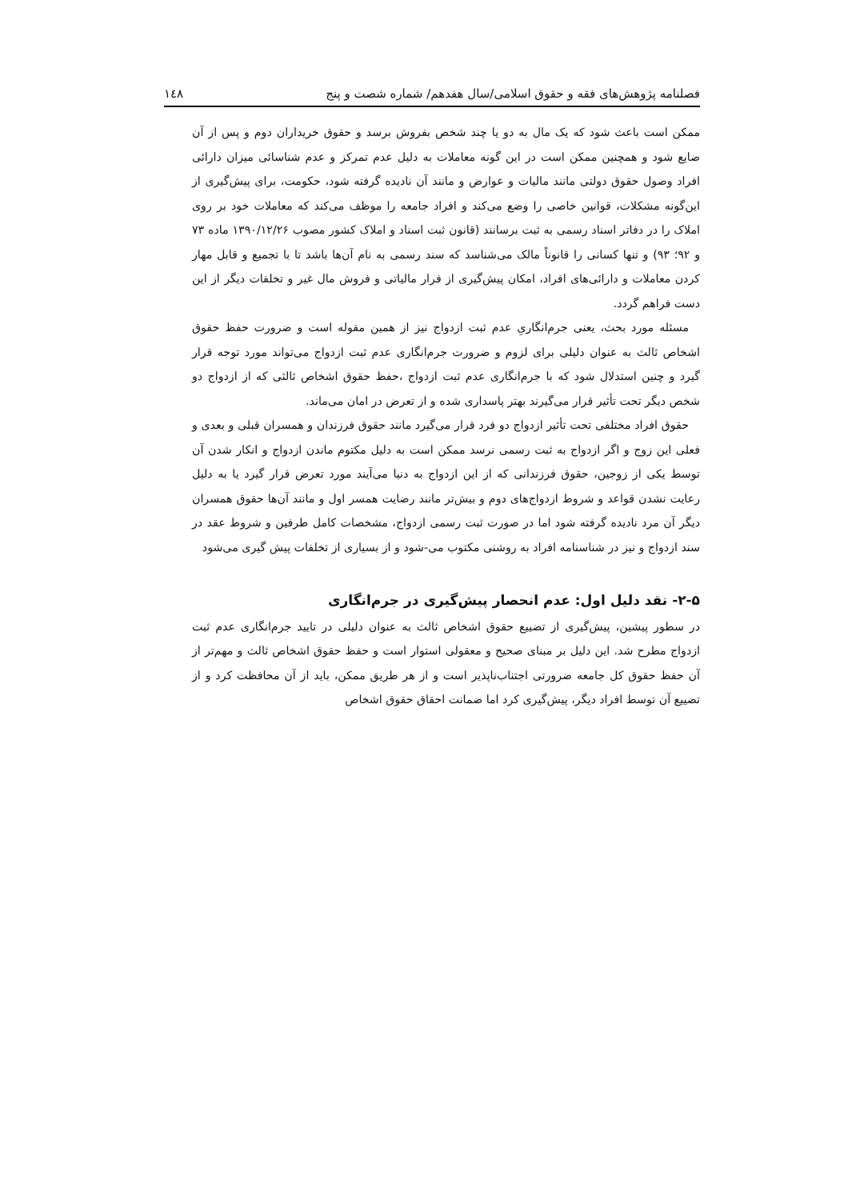فصلنامه پژوهش‌های فقه و حقوق اسلامی/سال هفدهم/ شماره شصت و پنج ۱٤۸
ممکن است باعث شود که یک مال به دو یا چند شخص بفروش برسد و حقوق خریداران دوم و پس از آن ضایع شود و همچنین ممکن است در این گونه معاملات به دلیل عدم تمرکز و عدم شناسائی میزان دارائی افراد وصول حقوق دولتی مانند مالیات و عوارض و مانند آن نادیده گرفته شود، حکومت، برای پیش‌گیری از این‌گونه مشکلات، قوانین خاصی را وضع می‌کند و افراد جامعه را موظف می‌کند که معاملات خود بر روی املاک را در دفاتر اسناد رسمی به ثبت برسانند (قانون ثبت اسناد و املاک کشور مصوب ۱۳۹۰/۱۲/۲۶ ماده ۷۳ و ۹۲؛ ۹۳) و تنها کسانی را قانوناً مالک می‌شناسد که سند رسمی به نام آن‌ها باشد تا با تجمیع و قابل مهار کردن معاملات و دارائی‌های افراد، امکان پیش‌گیری از فرار مالیاتی و فروش مال غیر و تخلفات دیگر از این دست فراهم گردد.
مسئله مورد بحث، یعنی جرم‌انگاریِ عدم ثبت ازدواج نیز از همین مقوله است و ضرورت حفظ حقوق اشخاص ثالث به عنوان دلیلی برای لزوم و ضرورت جرم‌انگاری عدم ثبت ازدواج می‌تواند مورد توجه قرار گیرد و چنین استدلال شود که با جرم‌انگاری عدم ثبت ازدواج ،حفظ حقوق اشخاص ثالثی که از ازدواج دو شخص دیگر تحت تأثیر قرار می‌گیرند بهتر پاسداری شده و از تعرض در امان می‌ماند.
حقوق افراد مختلفی تحت تأثیر ازدواج دو فرد قرار می‌گیرد مانند حقوق فرزندان و همسران قبلی و بعدی و فعلی این زوج و اگر ازدواج به ثبت رسمی نرسد ممکن است به دلیل مکتوم ماندن ازدواج و انکار شدن آن توسط یکی از زوجین، حقوق فرزندانی که از این ازدواج به دنیا می‌آیند مورد تعرض قرار گیرد یا به دلیل رعایت نشدن قواعد و شروط ازدواج‌های دوم و بیش‌تر مانند رضایت همسر اول و مانند آن‌ها حقوق همسران دیگر آن مرد نادیده گرفته شود اما در صورت ثبت رسمی ازدواج، مشخصات کامل طرفین و شروط عقد در سند ازدواج و نیز در شناسنامه افراد به روشنی مکتوب می-شود و از بسیاری از تخلفات پیش گیری می‌شود
۲-۵- نقد دلیل اول: عدم انحصار پیش‌گیری در جرم‌انگاری
در سطور پیشین، پیش‌گیری از تضییع حقوق اشخاص ثالث به عنوان دلیلی در تایید جرم‌انگاری عدم ثبت ازدواج مطرح شد. این دلیل بر مبنای صحیح و معقولی استوار است و حفظ حقوق اشخاص ثالث و مهم‌تر از آن حفظ حقوق کل جامعه ضرورتی اجتناب‌ناپذیر است و از هر طریق ممکن، باید از آن محافظت کرد و از تضییع آن توسط افراد دیگر، پیش‌گیری کرد اما ضمانت احقاق حقوق اشخاص